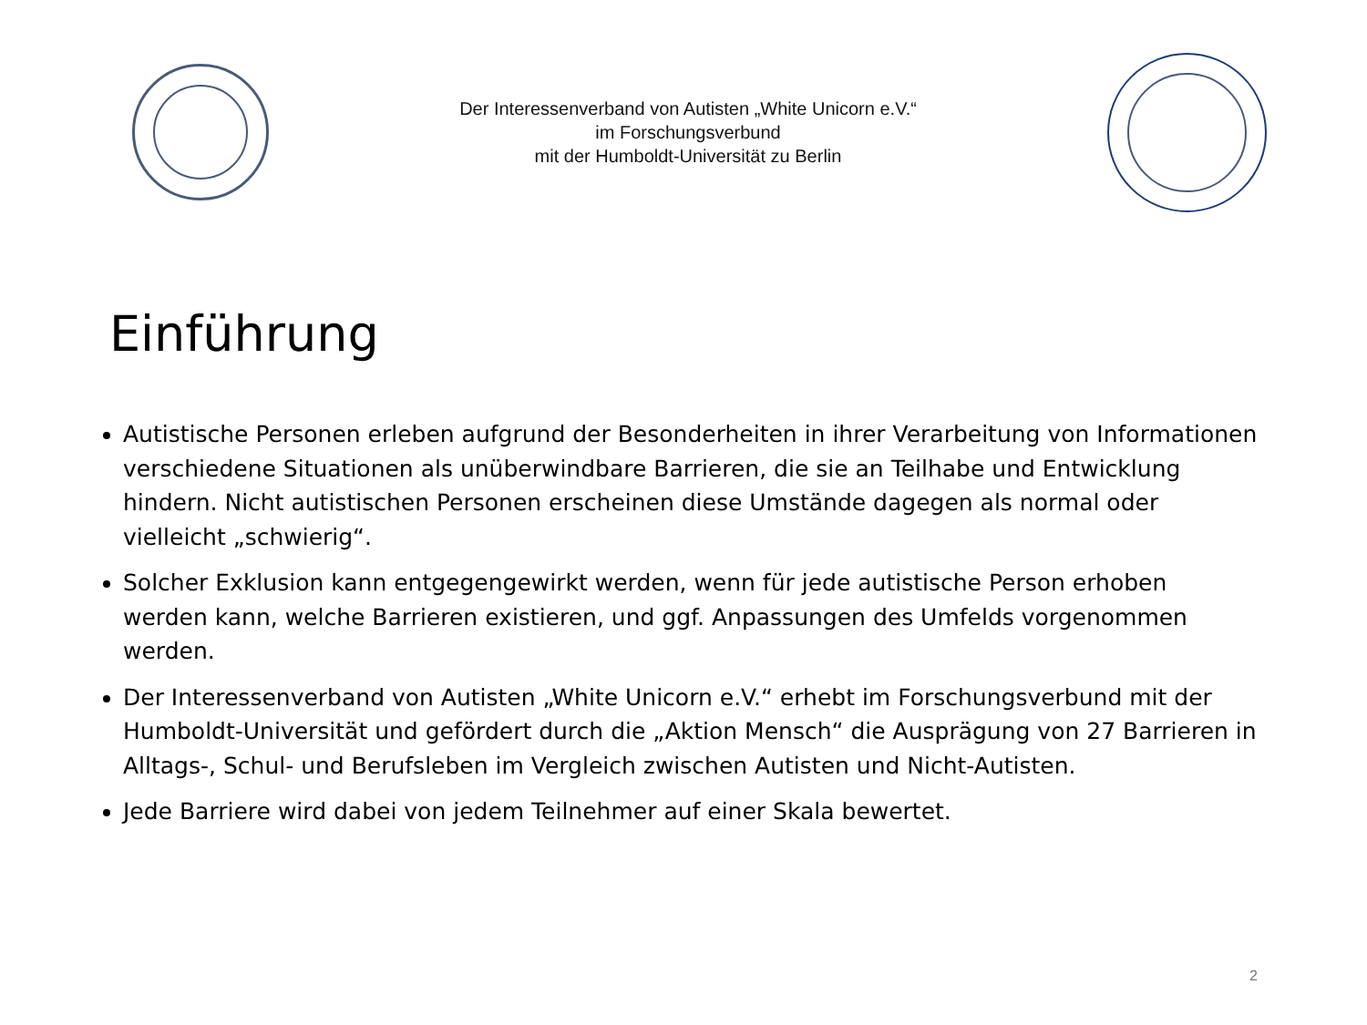Der Interessenverband von Autisten „White Unicorn e.V.“
im Forschungsverbund
mit der Humboldt-Universität zu Berlin
Einführung
Autistische Personen erleben aufgrund der Besonderheiten in ihrer Verarbeitung von Informationen verschiedene Situationen als unüberwindbare Barrieren, die sie an Teilhabe und Entwicklung hindern. Nicht autistischen Personen erscheinen diese Umstände dagegen als normal oder vielleicht „schwierig“.
Solcher Exklusion kann entgegengewirkt werden, wenn für jede autistische Person erhoben werden kann, welche Barrieren existieren, und ggf. Anpassungen des Umfelds vorgenommen werden.
Der Interessenverband von Autisten „White Unicorn e.V.“ erhebt im Forschungsverbund mit der Humboldt-Universität und gefördert durch die „Aktion Mensch“ die Ausprägung von 27 Barrieren in Alltags-, Schul- und Berufsleben im Vergleich zwischen Autisten und Nicht-Autisten.
Jede Barriere wird dabei von jedem Teilnehmer auf einer Skala bewertet.
2